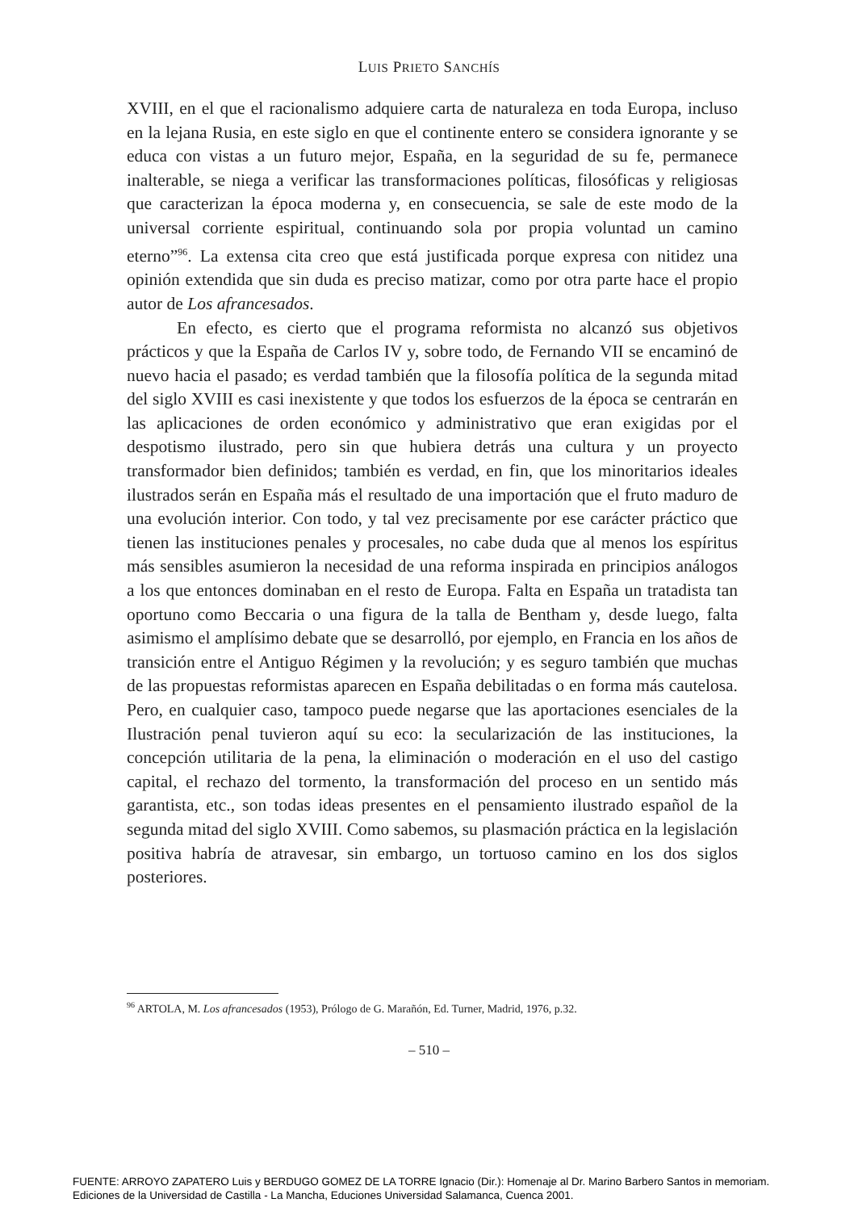LUIS PRIETO SANCHÍS
XVIII, en el que el racionalismo adquiere carta de naturaleza en toda Europa, incluso en la lejana Rusia, en este siglo en que el continente entero se considera ignorante y se educa con vistas a un futuro mejor, España, en la seguridad de su fe, permanece inalterable, se niega a verificar las transformaciones políticas, filosóficas y religiosas que caracterizan la época moderna y, en consecuencia, se sale de este modo de la universal corriente espiritual, continuando sola por propia voluntad un camino eterno”<sup>96</sup>. La extensa cita creo que está justificada porque expresa con nitidez una opinión extendida que sin duda es preciso matizar, como por otra parte hace el propio autor de Los afrancesados.
En efecto, es cierto que el programa reformista no alcanzó sus objetivos prácticos y que la España de Carlos IV y, sobre todo, de Fernando VII se encaminó de nuevo hacia el pasado; es verdad también que la filosofía política de la segunda mitad del siglo XVIII es casi inexistente y que todos los esfuerzos de la época se centrarán en las aplicaciones de orden económico y administrativo que eran exigidas por el despotismo ilustrado, pero sin que hubiera detrás una cultura y un proyecto transformador bien definidos; también es verdad, en fin, que los minoritarios ideales ilustrados serán en España más el resultado de una importación que el fruto maduro de una evolución interior. Con todo, y tal vez precisamente por ese carácter práctico que tienen las instituciones penales y procesales, no cabe duda que al menos los espíritus más sensibles asumieron la necesidad de una reforma inspirada en principios análogos a los que entonces dominaban en el resto de Europa. Falta en España un tratadista tan oportuno como Beccaria o una figura de la talla de Bentham y, desde luego, falta asimismo el amplísimo debate que se desarrolló, por ejemplo, en Francia en los años de transición entre el Antiguo Régimen y la revolución; y es seguro también que muchas de las propuestas reformistas aparecen en España debilitadas o en forma más cautelosa. Pero, en cualquier caso, tampoco puede negarse que las aportaciones esenciales de la Ilustración penal tuvieron aquí su eco: la secularización de las instituciones, la concepción utilitaria de la pena, la eliminación o moderación en el uso del castigo capital, el rechazo del tormento, la transformación del proceso en un sentido más garantista, etc., son todas ideas presentes en el pensamiento ilustrado español de la segunda mitad del siglo XVIII. Como sabemos, su plasmación práctica en la legislación positiva habría de atravesar, sin embargo, un tortuoso camino en los dos siglos posteriores.
<sup>96</sup> ARTOLA, M. Los afrancesados (1953), Prólogo de G. Marañón, Ed. Turner, Madrid, 1976, p.32.
– 510 –
FUENTE: ARROYO ZAPATERO Luis y BERDUGO GOMEZ DE LA TORRE Ignacio (Dir.): Homenaje al Dr. Marino Barbero Santos in memoriam.
Ediciones de la Universidad de Castilla - La Mancha, Educiones Universidad Salamanca, Cuenca 2001.